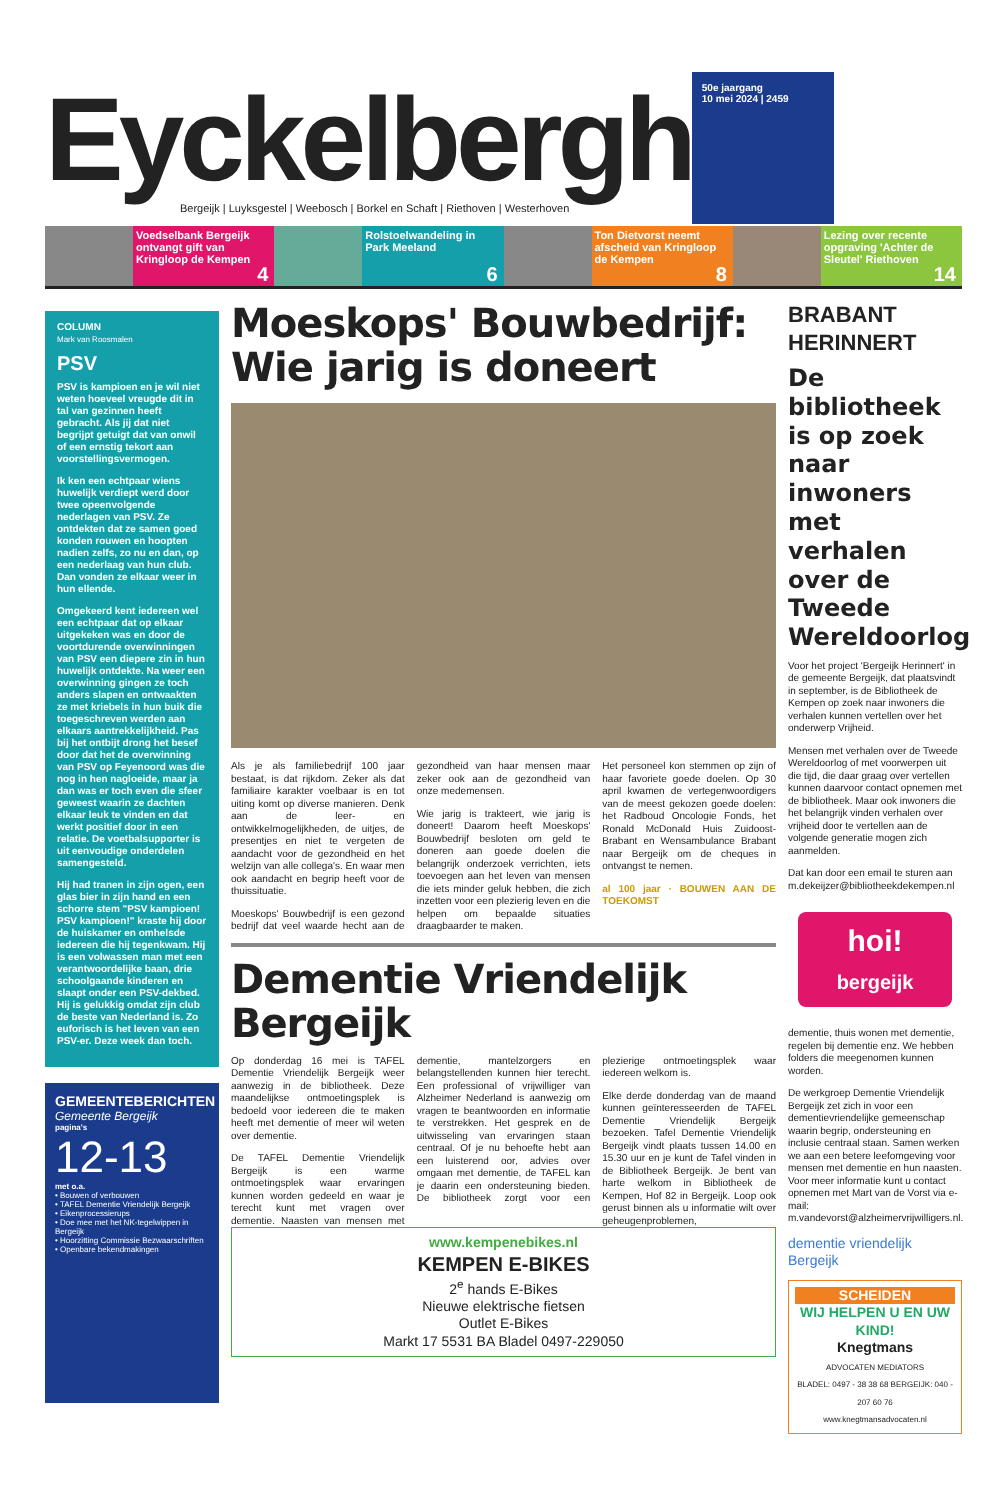Eyckelbergh
Bergeijk | Luyksgestel | Weebosch | Borkel en Schaft | Riethoven | Westerhoven
50e jaargang
10 mei 2024 | 2459
Voedselbank Bergeijk ontvangt gift van Kringloop de Kempen
4
Rolstoelwandeling in Park Meeland
6
Ton Dietvorst neemt afscheid van Kringloop de Kempen
8
Lezing over recente opgraving 'Achter de Sleutel' Riethoven
14
COLUMN
Mark van Roosmalen
PSV
PSV is kampioen en je wil niet weten hoeveel vreugde dit in tal van gezinnen heeft gebracht. Als jij dat niet begrijpt getuigt dat van onwil of een ernstig tekort aan voorstellingsvermogen.
Ik ken een echtpaar wiens huwelijk verdiept werd door twee opeenvolgende nederlagen van PSV. Ze ontdekten dat ze samen goed konden rouwen en hoopten nadien zelfs, zo nu en dan, op een nederlaag van hun club. Dan vonden ze elkaar weer in hun ellende.
Omgekeerd kent iedereen wel een echtpaar dat op elkaar uitgekeken was en door de voortdurende overwinningen van PSV een diepere zin in hun huwelijk ontdekte. Na weer een overwinning gingen ze toch anders slapen en ontwaakten ze met kriebels in hun buik die toegeschreven werden aan elkaars aantrekkelijkheid. Pas bij het ontbijt drong het besef door dat het de overwinning van PSV op Feyenoord was die nog in hen nagloeide, maar ja dan was er toch even die sfeer geweest waarin ze dachten elkaar leuk te vinden en dat werkt positief door in een relatie. De voetbalsupporter is uit eenvoudige onderdelen samengesteld.
Hij had tranen in zijn ogen, een glas bier in zijn hand en een schorre stem "PSV kampioen! PSV kampioen!" kraste hij door de huiskamer en omhelsde iedereen die hij tegenkwam. Hij is een volwassen man met een verantwoordelijke baan, drie schoolgaande kinderen en slaapt onder een PSV-dekbed. Hij is gelukkig omdat zijn club de beste van Nederland is. Zo euforisch is het leven van een PSV-er. Deze week dan toch.
GEMEENTEBERICHTEN
Gemeente Bergeijk
pagina's
12-13
met o.a.
• Bouwen of verbouwen
• TAFEL Dementie Vriendelijk Bergeijk
• Eikenprocessierups
• Doe mee met het NK-tegelwippen in Bergeijk
• Hoorzitting Commissie Bezwaarschriften
• Openbare bekendmakingen
Moeskops' Bouwbedrijf:
Wie jarig is doneert
Als je als familiebedrijf 100 jaar bestaat, is dat rijkdom. Zeker als dat familiaire karakter voelbaar is en tot uiting komt op diverse manieren. Denk aan de leer- en ontwikkelmogelijkheden, de uitjes, de presentjes en niet te vergeten de aandacht voor de gezondheid en het welzijn van alle collega's. En waar men ook aandacht en begrip heeft voor de thuissituatie.
Moeskops' Bouwbedrijf is een gezond bedrijf dat veel waarde hecht aan de gezondheid van haar mensen maar zeker ook aan de gezondheid van onze medemensen.
Wie jarig is trakteert, wie jarig is doneert! Daarom heeft Moeskops' Bouwbedrijf besloten om geld te doneren aan goede doelen die belangrijk onderzoek verrichten, iets toevoegen aan het leven van mensen die iets minder geluk hebben, die zich inzetten voor een plezierig leven en die helpen om bepaalde situaties draagbaarder te maken.
Het personeel kon stemmen op zijn of haar favoriete goede doelen. Op 30 april kwamen de vertegenwoordigers van de meest gekozen goede doelen: het Radboud Oncologie Fonds, het Ronald McDonald Huis Zuidoost-Brabant en Wensambulance Brabant naar Bergeijk om de cheques in ontvangst te nemen.
al 100 jaar · BOUWEN AAN DE TOEKOMST
Dementie Vriendelijk Bergeijk
Op donderdag 16 mei is TAFEL Dementie Vriendelijk Bergeijk weer aanwezig in de bibliotheek. Deze maandelijkse ontmoetingsplek is bedoeld voor iedereen die te maken heeft met dementie of meer wil weten over dementie.
De TAFEL Dementie Vriendelijk Bergeijk is een warme ontmoetingsplek waar ervaringen kunnen worden gedeeld en waar je terecht kunt met vragen over dementie. Naasten van mensen met dementie, mantelzorgers en belangstellenden kunnen hier terecht. Een professional of vrijwilliger van Alzheimer Nederland is aanwezig om vragen te beantwoorden en informatie te verstrekken. Het gesprek en de uitwisseling van ervaringen staan centraal. Of je nu behoefte hebt aan een luisterend oor, advies over omgaan met dementie, de TAFEL kan je daarin een ondersteuning bieden. De bibliotheek zorgt voor een plezierige ontmoetingsplek waar iedereen welkom is.
Elke derde donderdag van de maand kunnen geïnteresseerden de TAFEL Dementie Vriendelijk Bergeijk bezoeken. Tafel Dementie Vriendelijk Bergeijk vindt plaats tussen 14.00 en 15.30 uur en je kunt de Tafel vinden in de Bibliotheek Bergeijk. Je bent van harte welkom in Bibliotheek de Kempen, Hof 82 in Bergeijk. Loop ook gerust binnen als u informatie wilt over geheugenproblemen,
www.kempenebikes.nl
KEMPEN E-BIKES
2<sup>e</sup> hands E-Bikes
Nieuwe elektrische fietsen
Outlet E-Bikes
Markt 17 5531 BA Bladel 0497-229050
BRABANT HERINNERT
De bibliotheek is op zoek naar inwoners met verhalen over de Tweede Wereldoorlog
Voor het project 'Bergeijk Herinnert' in de gemeente Bergeijk, dat plaatsvindt in september, is de Bibliotheek de Kempen op zoek naar inwoners die verhalen kunnen vertellen over het onderwerp Vrijheid.
Mensen met verhalen over de Tweede Wereldoorlog of met voorwerpen uit die tijd, die daar graag over vertellen kunnen daarvoor contact opnemen met de bibliotheek. Maar ook inwoners die het belangrijk vinden verhalen over vrijheid door te vertellen aan de volgende generatie mogen zich aanmelden.
Dat kan door een email te sturen aan m.dekeijzer@bibliotheekdekempen.nl
hoi!
bergeijk
dementie, thuis wonen met dementie, regelen bij dementie enz. We hebben folders die meegenomen kunnen worden.
De werkgroep Dementie Vriendelijk Bergeijk zet zich in voor een dementievriendelijke gemeenschap waarin begrip, ondersteuning en inclusie centraal staan. Samen werken we aan een betere leefomgeving voor mensen met dementie en hun naasten. Voor meer informatie kunt u contact opnemen met Mart van de Vorst via e-mail: m.vandevorst@alzheimervrijwilligers.nl.
dementie vriendelijk Bergeijk
SCHEIDEN
WIJ HELPEN U EN UW KIND!
Knegtmans
ADVOCATEN MEDIATORS
BLADEL: 0497 - 38 38 68 BERGEIJK: 040 - 207 60 76
www.knegtmansadvocaten.nl